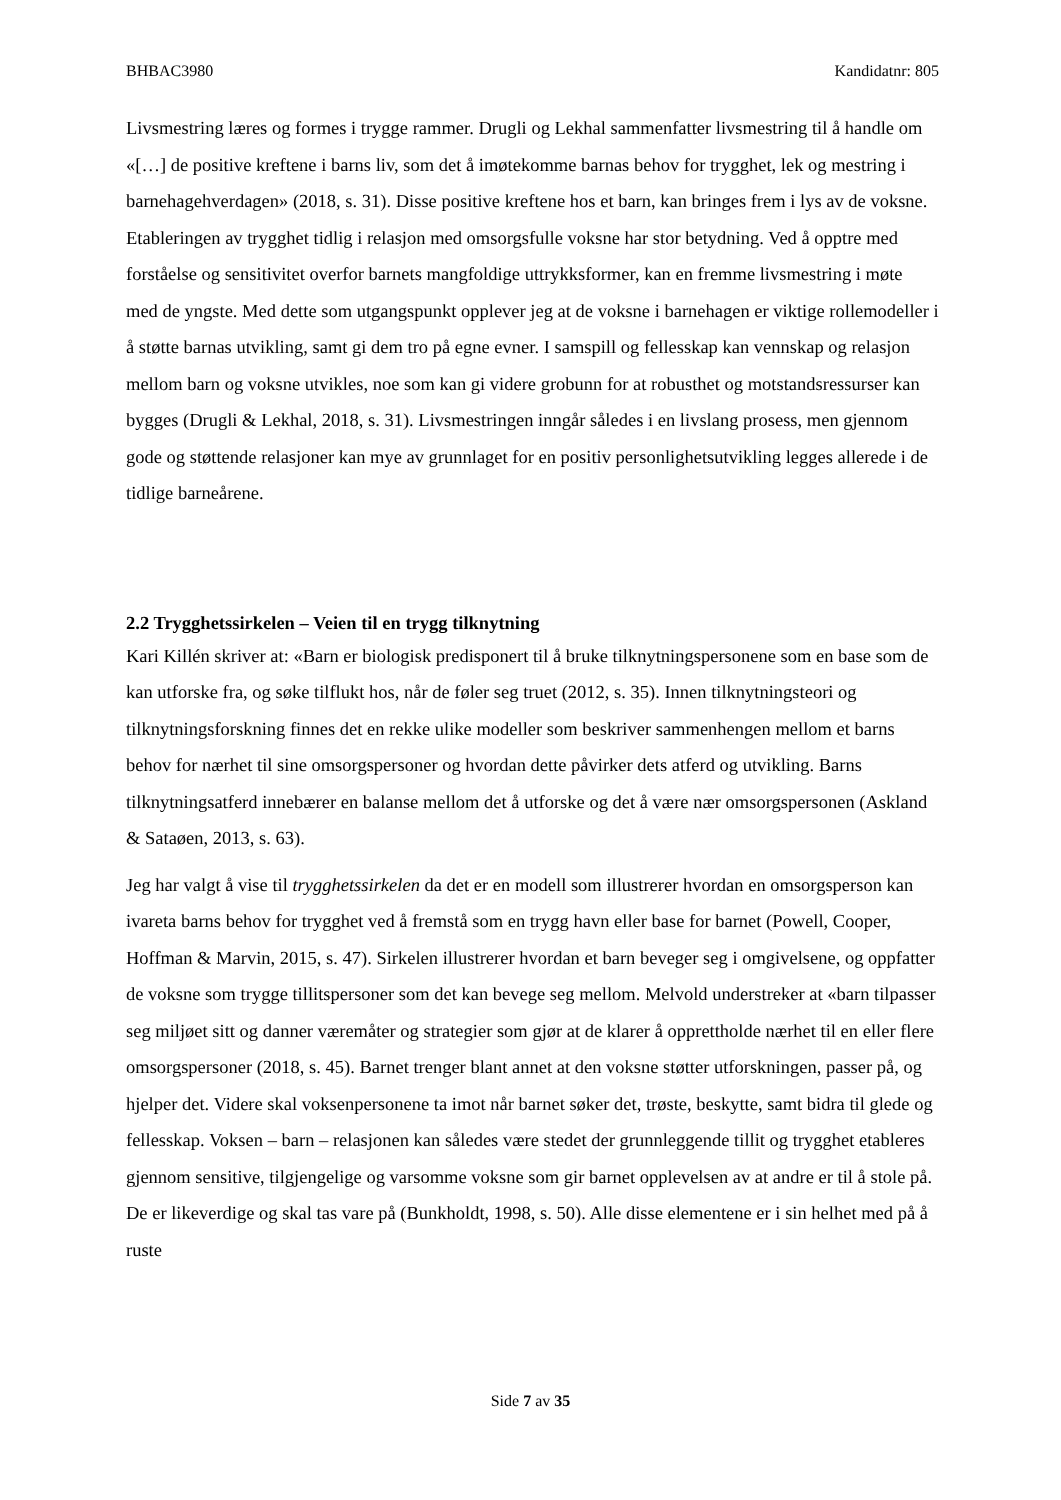BHBAC3980 Kandidatnr: 805
Livsmestring læres og formes i trygge rammer. Drugli og Lekhal sammenfatter livsmestring til å handle om «[…] de positive kreftene i barns liv, som det å imøtekomme barnas behov for trygghet, lek og mestring i barnehagehverdagen» (2018, s. 31). Disse positive kreftene hos et barn, kan bringes frem i lys av de voksne. Etableringen av trygghet tidlig i relasjon med omsorgsfulle voksne har stor betydning. Ved å opptre med forståelse og sensitivitet overfor barnets mangfoldige uttrykksformer, kan en fremme livsmestring i møte med de yngste. Med dette som utgangspunkt opplever jeg at de voksne i barnehagen er viktige rollemodeller i å støtte barnas utvikling, samt gi dem tro på egne evner. I samspill og fellesskap kan vennskap og relasjon mellom barn og voksne utvikles, noe som kan gi videre grobunn for at robusthet og motstandsressurser kan bygges (Drugli & Lekhal, 2018, s. 31). Livsmestringen inngår således i en livslang prosess, men gjennom gode og støttende relasjoner kan mye av grunnlaget for en positiv personlighetsutvikling legges allerede i de tidlige barneårene.
2.2 Trygghetssirkelen – Veien til en trygg tilknytning
Kari Killén skriver at: «Barn er biologisk predisponert til å bruke tilknytningspersonene som en base som de kan utforske fra, og søke tilflukt hos, når de føler seg truet (2012, s. 35). Innen tilknytningsteori og tilknytningsforskning finnes det en rekke ulike modeller som beskriver sammenhengen mellom et barns behov for nærhet til sine omsorgspersoner og hvordan dette påvirker dets atferd og utvikling. Barns tilknytningsatferd innebærer en balanse mellom det å utforske og det å være nær omsorgspersonen (Askland & Sataøen, 2013, s. 63).
Jeg har valgt å vise til trygghetssirkelen da det er en modell som illustrerer hvordan en omsorgsperson kan ivareta barns behov for trygghet ved å fremstå som en trygg havn eller base for barnet (Powell, Cooper, Hoffman & Marvin, 2015, s. 47). Sirkelen illustrerer hvordan et barn beveger seg i omgivelsene, og oppfatter de voksne som trygge tillitspersoner som det kan bevege seg mellom. Melvold understreker at «barn tilpasser seg miljøet sitt og danner væremåter og strategier som gjør at de klarer å opprettholde nærhet til en eller flere omsorgspersoner (2018, s. 45). Barnet trenger blant annet at den voksne støtter utforskningen, passer på, og hjelper det. Videre skal voksenpersonene ta imot når barnet søker det, trøste, beskytte, samt bidra til glede og fellesskap. Voksen – barn – relasjonen kan således være stedet der grunnleggende tillit og trygghet etableres gjennom sensitive, tilgjengelige og varsomme voksne som gir barnet opplevelsen av at andre er til å stole på. De er likeverdige og skal tas vare på (Bunkholdt, 1998, s. 50). Alle disse elementene er i sin helhet med på å ruste
Side 7 av 35